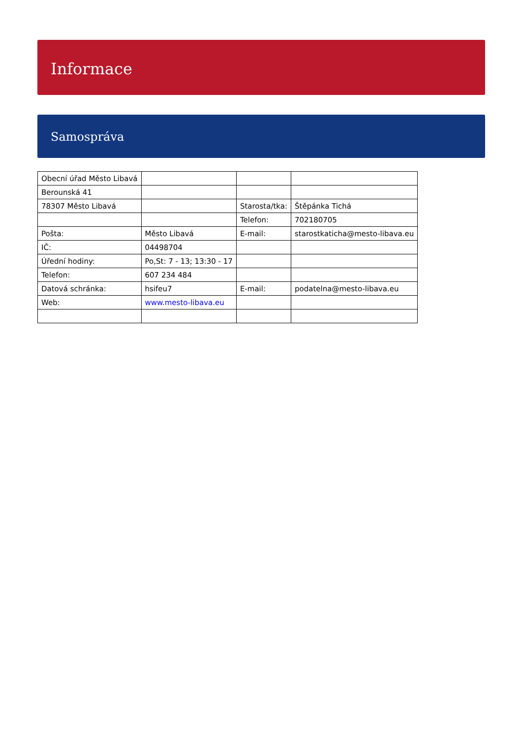Informace
Samospráva
| Obecní úřad Město Libavá | | | |
| Berounská 41 | | | |
| 78307 Město Libavá | | Starosta/tka: | Štěpánka Tichá |
| | | Telefon: | 702180705 |
| Pošta: | Město Libavá | E-mail: | starostkaticha@mesto-libava.eu |
| IČ: | 04498704 | | |
| Úřední hodiny: | Po,St: 7 - 13; 13:30 - 17 | | |
| Telefon: | 607 234 484 | | |
| Datová schránka: | hsifeu7 | E-mail: | podatelna@mesto-libava.eu |
| Web: | www.mesto-libava.eu | | |